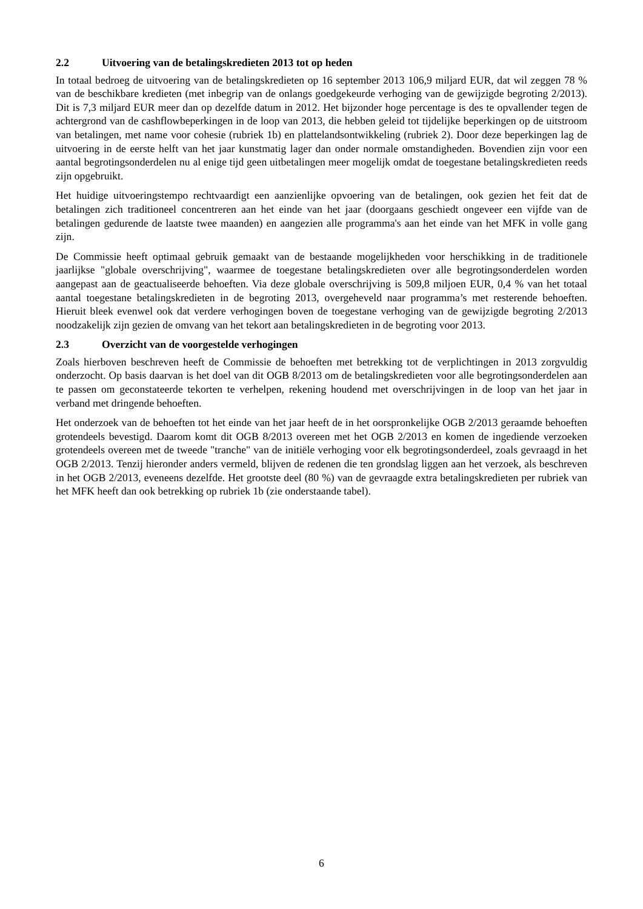2.2 Uitvoering van de betalingskredieten 2013 tot op heden
In totaal bedroeg de uitvoering van de betalingskredieten op 16 september 2013 106,9 miljard EUR, dat wil zeggen 78 % van de beschikbare kredieten (met inbegrip van de onlangs goedgekeurde verhoging van de gewijzigde begroting 2/2013). Dit is 7,3 miljard EUR meer dan op dezelfde datum in 2012. Het bijzonder hoge percentage is des te opvallender tegen de achtergrond van de cashflowbeperkingen in de loop van 2013, die hebben geleid tot tijdelijke beperkingen op de uitstroom van betalingen, met name voor cohesie (rubriek 1b) en plattelandsontwikkeling (rubriek 2). Door deze beperkingen lag de uitvoering in de eerste helft van het jaar kunstmatig lager dan onder normale omstandigheden. Bovendien zijn voor een aantal begrotingsonderdelen nu al enige tijd geen uitbetalingen meer mogelijk omdat de toegestane betalingskredieten reeds zijn opgebruikt.
Het huidige uitvoeringstempo rechtvaardigt een aanzienlijke opvoering van de betalingen, ook gezien het feit dat de betalingen zich traditioneel concentreren aan het einde van het jaar (doorgaans geschiedt ongeveer een vijfde van de betalingen gedurende de laatste twee maanden) en aangezien alle programma's aan het einde van het MFK in volle gang zijn.
De Commissie heeft optimaal gebruik gemaakt van de bestaande mogelijkheden voor herschikking in de traditionele jaarlijkse "globale overschrijving", waarmee de toegestane betalingskredieten over alle begrotingsonderdelen worden aangepast aan de geactualiseerde behoeften. Via deze globale overschrijving is 509,8 miljoen EUR, 0,4 % van het totaal aantal toegestane betalingskredieten in de begroting 2013, overgeheveld naar programma’s met resterende behoeften. Hieruit bleek evenwel ook dat verdere verhogingen boven de toegestane verhoging van de gewijzigde begroting 2/2013 noodzakelijk zijn gezien de omvang van het tekort aan betalingskredieten in de begroting voor 2013.
2.3 Overzicht van de voorgestelde verhogingen
Zoals hierboven beschreven heeft de Commissie de behoeften met betrekking tot de verplichtingen in 2013 zorgvuldig onderzocht. Op basis daarvan is het doel van dit OGB 8/2013 om de betalingskredieten voor alle begrotingsonderdelen aan te passen om geconstateerde tekorten te verhelpen, rekening houdend met overschrijvingen in de loop van het jaar in verband met dringende behoeften.
Het onderzoek van de behoeften tot het einde van het jaar heeft de in het oorspronkelijke OGB 2/2013 geraamde behoeften grotendeels bevestigd. Daarom komt dit OGB 8/2013 overeen met het OGB 2/2013 en komen de ingediende verzoeken grotendeels overeen met de tweede "tranche" van de initiële verhoging voor elk begrotingsonderdeel, zoals gevraagd in het OGB 2/2013. Tenzij hieronder anders vermeld, blijven de redenen die ten grondslag liggen aan het verzoek, als beschreven in het OGB 2/2013, eveneens dezelfde. Het grootste deel (80 %) van de gevraagde extra betalingskredieten per rubriek van het MFK heeft dan ook betrekking op rubriek 1b (zie onderstaande tabel).
6